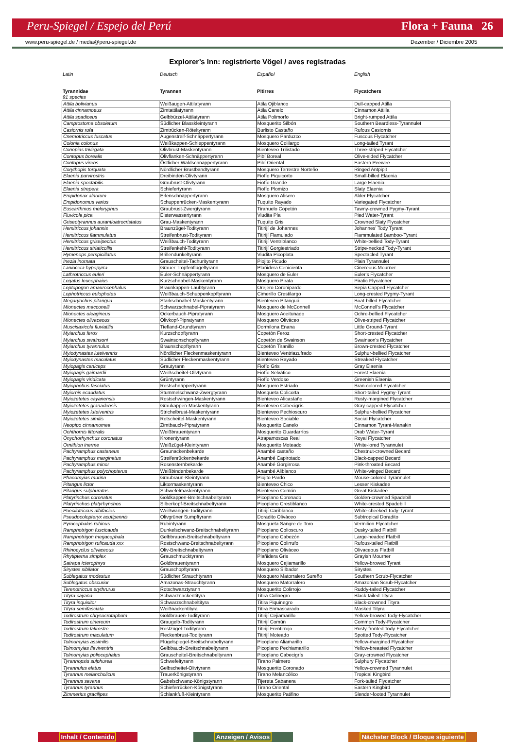Peru-Spiegel / Espejo del Perú Flora + Fauna 26
www.peru-spiegel.de / media@peru-spiegel.de Dezember / Diciembre 2005
Explorer’s Inn: registrierte Vögel / aves registradas
| Latin | Deutsch | Español | English |
| Tyrannidae | Tyrannen | Pitirres | Flycatchers |
| 91 species | | | |
| Attila bolivianus | Weißaugen-Attilatyrann | Atila Ojiblanco | Dull-capped Atilla |
| Attila cinnamoeus | Zimtattilatyrann | Atila Canelo | Cinnamon Attilla |
| Attila spadiceus | Gelbbürzel-Attilatyrann | Atila Polimorfo | Bright-rumped Attila |
| Camptostoma obsoletum | Südlicher Blasskleintyrann | Mosquerito Silbón | Southern Beardless-Tyrannulet |
| Casiornis rufa | Zimtrücken-Röteltyrann | Burlisto Castaño | Rufous Casiornis |
| Cnemotriccus fuscatus | Augenstreif-Schnäppertyrann | Mosquero Parduzco | Fuscous Flycatcher |
| Colonia colonus | Weißkappen-Schleppentyrann | Mosquero Colilargo | Long-tailed Tyrant |
| Conopias trivirgata | Olivbrust-Maskentyrann | Bienteveo Trilistado | Three-striped Flycatcher |
| Contopus borealis | Olivflanken-Schnäppertyrann | Pibí Boreal | Olive-sided Flycatcher |
| Contopus virens | Östlicher Waldschnäppertyrann | Pibí Oriental | Eastern Peewee |
| Corythopis torquata | Nördlicher Brustbandtyrann | Mosquero Terrestre Norteño | Ringed Antpipit |
| Elaenia parvirostris | Dreibinden-Olivtyrann | Fiofío Piquicorto | Small-billed Elaenia |
| Elaenia spectabilis | Graubrust-Olivtyrann | Fiofío Grande | Large Elaenia |
| Elaenia strepera | Schiefertyrann | Fiofío Plomizo | Slaty Elaenia |
| Empidonax alnorum | Erlenschnäppertyrann | Mosquero Alisero | Alder Flycatcher |
| Empidonomus varius | Schuppenrücken-Maskentyrann | Tuquito Rayado | Variegated Flycatcher |
| Euscarthmus meloryphus | Graubrust-Zwergtyrann | Tiranuelo Copetón | Tawny-crowned Pygmy-Tyrant |
| Fluvicola pica | Elsterwassertyrann | Viudita Pía | Pied Water-Tyrant |
| Griseotyrannus aurantioatrocristatus | Grau-Maskentyrann | Tuquito Gris | Crowned Slaty Flycatcher |
| Hemitriccus johannis | Braunzügel-Todityrann | Titirijí de Johannes | Johannes' Tody Tyrant |
| Hemitriccus flammulatus | Streifenbrust-Todityrann | Titirijí Flamulado | Flammulated Bamboo-Tyrant |
| Hemitriccus griseipectus | Weißbauch-Todityrann | Titirijí Ventriblanco | White-bellied Tody-Tyrant |
| Hemitriccus striaticollis | Streifenkehl-Todityrann | Titirijí Gorgiestriado | Stripe-necked Tody-Tyrant |
| Hymenops perspicillatus | Brillendunkeltyrann | Viudita Picoplata | Spectacled Tyrant |
| Inezia inornata | Grauscheitel-Tachurityrann | Piojito Picudo | Plain Tyrannulet |
| Laniocera hypopyrra | Grauer Tropfenflügeltyrann | Plañidera Cenicienta | Cinereous Mourner |
| Lathrotriccus euleri | Euler-Schnäppertyrann | Mosquero de Euler | Euler's Flycatcher |
| Legatus leucophaius | Kurzschnabel-Maskentyrann | Mosquero Pirata | Piratic Flycatcher |
| Leptopogon amaurocephalus | Braunkappen-Laubtyrann | Orejero Coronipardo | Sepia Capped Flycatcher |
| Lophotriccus eulophotes | Weißbauch-Schuppenkopftyrann | Cimerillo Crestilargo | Long-crested Pygmy-Tyrant |
| Megarynchus pitangua | Starkschnabel-Maskentyrann | Bienteveo Pitanguá | Boat-billed Flycatcher |
| Mionectes macconelli | Schwarzschnabel-Pipratyrann | Mosquero de McConnell | McConnell's Flycatcher |
| Mionectes oleagineus | Ockerbauch-Pipratyrann | Mosquero Aceitunado | Ochre-bellied Flycatcher |
| Mionectes olivaceous | Olivkopf-Pipratyrann | Mosquero Oliváceo | Olive-striped Flycatcher |
| Muscisaxicola fluviatilis | Tiefland-Grundtyrann | Dormilona Enana | Little Ground-Tyrant |
| Myiarchus ferox | Kurzschopftyrann | Copetón Feroz | Short-crested Flycatcher |
| Myiarchus swainsoni | Swainsonschopftyrann | Copetón de Swainson | Swainson's Flycatcher |
| Myiarchus tyrannulus | Braunschopftyrann | Copetón Tiranillo | Brown-crested Flycatcher |
| Myiodynastes luteiventris | Nördlicher Fleckenmaskentyrann | Bienteveo Ventriazufrado | Sulphur-bellied Flycatcher |
| Myiodynastes maculatus | Südlicher Fleckenmaskentyrann | Bienteveo Rayado | Streaked Flycatcher |
| Myiopagis caniceps | Grautyrann | Fiofío Gris | Gray Elaenia |
| Myiopagis gaimardii | Weißscheitel-Olivtyrann | Fiofío Selvático | Forest Elaenia |
| Myiopagis viridicata | Grüntyrann | Fiofío Verdoso | Greenish Elaenia |
| Myiophobus fasciatus | Rostschnäppertyrann | Mosquero Estriado | Bran-colored Flycatcher |
| Myiornis ecaudatus | Stummelschwanz-Zwergtyrann | Mosqueta Colicorta | Short-tailed Pygmy-Tyrant |
| Myiozetetes cayanensis | Rostschwingen-Maskentyrann | Bienteveo Alicastaño | Rusty-margined Flycatcher |
| Myiozetetes granadensis | Graukappen-Maskentyrann | Bienteveo Cabecigrís | Gray-capped Flycatcher |
| Myiozetetes luteiventris | Strichelbrust-Maskentyrann | Bienteveo Pechioscuro | Sulphur-bellied Flycatcher |
| Myiozetetes similis | Rotscheitel-Maskentyrann | Bienteveo Sociable | Social Flycatcher |
| Neopipo cinnamomea | Zimtbauch-Pipratyrann | Mosquerito Canelo | Cinnamon Tyrant-Manakin |
| Ochthornis littoralis | Weißbrauentyrann | Mosquerito Guardarríos | Drab Water-Tyrant |
| Onychorhynchus coronatus | Kronentyrann | Atrapamoscas Real | Royal Flycatcher |
| Ornithion inerme | Weißzügel-Kleintyrann | Mosquerito Moteado | White-lored Tyrannulet |
| Pachyramphus castaneus | Graunackenbekarde | Anambé castaño | Chestnut-crowned Becard |
| Pachyramphus marginatus | Streifenrückenbekarde | Anambé Capirotado | Black-capped Becard |
| Pachyramphus minor | Rosensternbekarde | Anambé Gorgirrosa | Pink-throated Becard |
| Pachyramphus polychopterus | Weißbindenbekarde | Anambé Aliblanco | White-winged Becard |
| Phaeomyias murina | Graubraun-Kleintyrann | Piojito Pardo | Mouse-colored Tyrannulet |
| Pitangus lictor | Liktormaskentyrann | Bienteveo Chico | Lesser Kiskadee |
| Pitangus sulphuratus | Schwefelmaskentyrann | Bienteveo Común | Great Kiskadee |
| Platyrinchus coronatus | Goldkappen-Breitschnabeltyrann | Picoplano Coronado | Golden-crowned Spadebill |
| Platyrinchus platyrhynchos | Silberkopf-Breitschnabeltyrann | Picoplano Crestiblanco | White-crested Spadebill |
| Poecilotriccus albifacies | Weißwangen-Todityrann | Titirijí Cariblanco | White-cheeked Tody-Tyrant |
| Pseudocolopteryx acutipennis | Olivgrüner Sumpftyrann | Doradito Oliváceo | Subtropical Doradito |
| Pyrocephalus rubinus | Rubintyrann | Mosqueta Sangre de Toro | Vermilion Flycatcher |
| Ramphotrigon fuscicauda | Dunkelschwanz-Breitschnabeltyrann | Picoplano Colioscuro | Dusky-tailed Flatbill |
| Ramphotrigon megacephala | Gelbbrauen-Breitschnabeltyrann | Picoplano Cabezón | Large-headed Flatbill |
| Ramphotrigon ruficauda xxx | Rostschwanz-Breitschnabeltyrann | Picoplano Colirrufo | Rufous-tailed Flatbill |
| Rhinocyclus olivaceous | Oliv-Breitschnabeltyrann | Picoplano Oliváceo | Olivaceous Flatbill |
| Rhytipterna simplex | Grauschmucktyrann | Plañidera Gris | Grayish Mourner |
| Satrapa icterophrys | Goldbrauentyrann | Mosquero Cejiamarillo | Yellow-browed Tyrant |
| Sirystes sibilator | Grauschopftyrann | Mosquero Silbador | Sirystes |
| Sublegatus modestus | Südlicher Strauchtyrann | Mosquero Matorralero Sureño | Southern Scrub-Flycatcher |
| Sublegatus obscurior | Amazonas-Strauchtyrann | Mosquero Matorralero | Amazonian Scrub-Flycatcher |
| Terenotriccus erythrurus | Rotschwanztyrann | Mosquerito Colirrojo | Ruddy-tailed Flycatcher |
| Tityra cayana | Schwarznackentityra | Titira Colinegro | Black-tailed Tityra |
| Tityra inquisitor | Schwarzschnabeltityra | Titira Piquinegro | Black-crowned Tityra |
| Tityra semifasciata | Weißnackentityra | Titira Enmascarado | Masked Tityra |
| Todirostrum chrysocrotaphum | Goldbrauen-Todityrann | Titirijí Cejiamarillo | Yellow-browed Tody-Flycatcher |
| Todirostrum cinereum | Graugelb-Todityrann | Titirijí Común | Common Tody-Flycatcher |
| Todirostrum latirostre | Rostzügel-Todityrann | Titirijí Frentirrojo | Rusty-fronted Tody-Flycatcher |
| Todirostrum maculatum | Fleckenbrust-Todityrann | Titirijí Moteado | Spotted Tody-Flycatcher |
| Tolmomyias assimilis | Flügelspiegel-Breitschnabeltyrann | Picoplano Aliamarillo | Yellow-margined Flycatcher |
| Tolmomyias flaviventris | Gelbbauch-Breitschnabeltyrann | Picoplano Pechiamarillo | Yellow-breasted Flycatcher |
| Tolmomyias poliocephalus | Grauscheitel-Breitschnabeltyrann | Picoplano Cabecigrís | Gray-crowned Flycatcher |
| Tyrannopsis sulphurea | Schwefeltyrann | Tirano Palmero | Sulphury Flycatcher |
| Tyrannulus elatus | Gelbscheitel-Olivtyrann | Mosquerito Coronado | Yellow-crowned Tyrannulet |
| Tyrannus melancholicus | Trauerkönigstyrann | Tirano Melancólico | Tropical Kingbird |
| Tyrannus savana | Gabelschwanz-Königstyrann | Tijereta Sabanera | Fork-tailed Flycatcher |
| Tyrannus tyrannus | Schieferrücken-Königstyrann | Tirano Oriental | Eastern Kingbird |
| Zimmerius gracilipes | Schlankfuß-Kleintyrann | Mosquerito Patifino | Slender-footed Tyrannulet |
Inhalt / Contenido Anzeigen / Avisos Nächster Block / Bloque siguiente